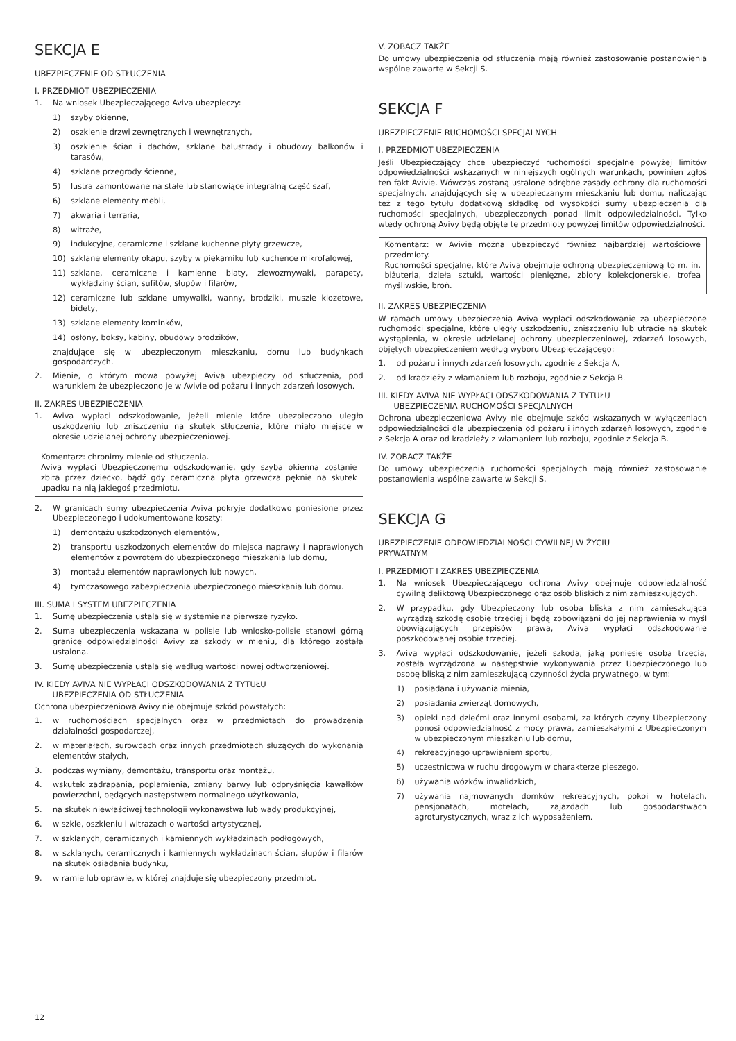SEKCJA E
UBEZPIECZENIE OD STŁUCZENIA
I. PRZEDMIOT UBEZPIECZENIA
1. Na wniosek Ubezpieczającego Aviva ubezpieczy:
1) szyby okienne,
2) oszklenie drzwi zewnętrznych i wewnętrznych,
3) oszklenie ścian i dachów, szklane balustrady i obudowy balkonów i tarasów,
4) szklane przegrody ścienne,
5) lustra zamontowane na stałe lub stanowiące integralną część szaf,
6) szklane elementy mebli,
7) akwaria i terraria,
8) witraże,
9) indukcyjne, ceramiczne i szklane kuchenne płyty grzewcze,
10) szklane elementy okapu, szyby w piekarniku lub kuchence mikrofalowej,
11) szklane, ceramiczne i kamienne blaty, zlewozmywaki, parapety, wykładziny ścian, sufitów, słupów i filarów,
12) ceramiczne lub szklane umywalki, wanny, brodziki, muszle klozetowe, bidety,
13) szklane elementy kominków,
14) osłony, boksy, kabiny, obudowy brodzików,
znajdujące się w ubezpieczonym mieszkaniu, domu lub budynkach gospodarczych.
2. Mienie, o którym mowa powyżej Aviva ubezpieczy od stłuczenia, pod warunkiem że ubezpieczono je w Avivie od pożaru i innych zdarzeń losowych.
II. ZAKRES UBEZPIECZENIA
1. Aviva wypłaci odszkodowanie, jeżeli mienie które ubezpieczono uległo uszkodzeniu lub zniszczeniu na skutek stłuczenia, które miało miejsce w okresie udzielanej ochrony ubezpieczeniowej.
Komentarz: chronimy mienie od stłuczenia.
Aviva wypłaci Ubezpieczonemu odszkodowanie, gdy szyba okienna zostanie zbita przez dziecko, bądź gdy ceramiczna płyta grzewcza pęknie na skutek upadku na nią jakiegoś przedmiotu.
2. W granicach sumy ubezpieczenia Aviva pokryje dodatkowo poniesione przez Ubezpieczonego i udokumentowane koszty:
1) demontażu uszkodzonych elementów,
2) transportu uszkodzonych elementów do miejsca naprawy i naprawionych elementów z powrotem do ubezpieczonego mieszkania lub domu,
3) montażu elementów naprawionych lub nowych,
4) tymczasowego zabezpieczenia ubezpieczonego mieszkania lub domu.
III. SUMA I SYSTEM UBEZPIECZENIA
1. Sumę ubezpieczenia ustala się w systemie na pierwsze ryzyko.
2. Suma ubezpieczenia wskazana w polisie lub wniosko-polisie stanowi górną granicę odpowiedzialności Avivy za szkody w mieniu, dla którego została ustalona.
3. Sumę ubezpieczenia ustala się według wartości nowej odtworzeniowej.
IV. KIEDY AVIVA NIE WYPŁACI ODSZKODOWANIA Z TYTUŁU
UBEZPIECZENIA OD STŁUCZENIA
Ochrona ubezpieczeniowa Avivy nie obejmuje szkód powstałych:
1. w ruchomościach specjalnych oraz w przedmiotach do prowadzenia działalności gospodarczej,
2. w materiałach, surowcach oraz innych przedmiotach służących do wykonania elementów stałych,
3. podczas wymiany, demontażu, transportu oraz montażu,
4. wskutek zadrapania, poplamienia, zmiany barwy lub odpryśnięcia kawałków powierzchni, będących następstwem normalnego użytkowania,
5. na skutek niewłaściwej technologii wykonawstwa lub wady produkcyjnej,
6. w szkle, oszkleniu i witrażach o wartości artystycznej,
7. w szklanych, ceramicznych i kamiennych wykładzinach podłogowych,
8. w szklanych, ceramicznych i kamiennych wykładzinach ścian, słupów i filarów na skutek osiadania budynku,
9. w ramie lub oprawie, w której znajduje się ubezpieczony przedmiot.
V. ZOBACZ TAKŻE
Do umowy ubezpieczenia od stłuczenia mają również zastosowanie postanowienia wspólne zawarte w Sekcji S.
SEKCJA F
UBEZPIECZENIE RUCHOMOŚCI SPECJALNYCH
I. PRZEDMIOT UBEZPIECZENIA
Jeśli Ubezpieczający chce ubezpieczyć ruchomości specjalne powyżej limitów odpowiedzialności wskazanych w niniejszych ogólnych warunkach, powinien zgłoś ten fakt Avivie. Wówczas zostaną ustalone odrębne zasady ochrony dla ruchomości specjalnych, znajdujących się w ubezpieczanym mieszkaniu lub domu, naliczając też z tego tytułu dodatkową składkę od wysokości sumy ubezpieczenia dla ruchomości specjalnych, ubezpieczonych ponad limit odpowiedzialności. Tylko wtedy ochroną Avivy będą objęte te przedmioty powyżej limitów odpowiedzialności.
Komentarz: w Avivie można ubezpieczyć również najbardziej wartościowe przedmioty.
Ruchomości specjalne, które Aviva obejmuje ochroną ubezpieczeniową to m. in. biżuteria, dzieła sztuki, wartości pieniężne, zbiory kolekcjonerskie, trofea myśliwskie, broń.
II. ZAKRES UBEZPIECZENIA
W ramach umowy ubezpieczenia Aviva wypłaci odszkodowanie za ubezpieczone ruchomości specjalne, które uległy uszkodzeniu, zniszczeniu lub utracie na skutek wystąpienia, w okresie udzielanej ochrony ubezpieczeniowej, zdarzeń losowych, objętych ubezpieczeniem według wyboru Ubezpieczającego:
1. od pożaru i innych zdarzeń losowych, zgodnie z Sekcja A,
2. od kradzieży z włamaniem lub rozboju, zgodnie z Sekcja B.
III. KIEDY AVIVA NIE WYPŁACI ODSZKODOWANIA Z TYTUŁU
UBEZPIECZENIA RUCHOMOŚCI SPECJALNYCH
Ochrona ubezpieczeniowa Avivy nie obejmuje szkód wskazanych w wyłączeniach odpowiedzialności dla ubezpieczenia od pożaru i innych zdarzeń losowych, zgodnie z Sekcja A oraz od kradzieży z włamaniem lub rozboju, zgodnie z Sekcja B.
IV. ZOBACZ TAKŻE
Do umowy ubezpieczenia ruchomości specjalnych mają również zastosowanie postanowienia wspólne zawarte w Sekcji S.
SEKCJA G
UBEZPIECZENIE ODPOWIEDZIALNOŚCI CYWILNEJ W ŻYCIU
PRYWATNYM
I. PRZEDMIOT I ZAKRES UBEZPIECZENIA
1. Na wniosek Ubezpieczającego ochrona Avivy obejmuje odpowiedzialność cywilną deliktową Ubezpieczonego oraz osób bliskich z nim zamieszkujących.
2. W przypadku, gdy Ubezpieczony lub osoba bliska z nim zamieszkująca wyrządzą szkodę osobie trzeciej i będą zobowiązani do jej naprawienia w myśl obowiązujących przepisów prawa, Aviva wypłaci odszkodowanie poszkodowanej osobie trzeciej.
3. Aviva wypłaci odszkodowanie, jeżeli szkoda, jaką poniesie osoba trzecia, została wyrządzona w następstwie wykonywania przez Ubezpieczonego lub osobę bliską z nim zamieszkującą czynności życia prywatnego, w tym:
1) posiadana i używania mienia,
2) posiadania zwierząt domowych,
3) opieki nad dziećmi oraz innymi osobami, za których czyny Ubezpieczony ponosi odpowiedzialność z mocy prawa, zamieszkałymi z Ubezpieczonym w ubezpieczonym mieszkaniu lub domu,
4) rekreacyjnego uprawianiem sportu,
5) uczestnictwa w ruchu drogowym w charakterze pieszego,
6) używania wózków inwalidzkich,
7) używania najmowanych domków rekreacyjnych, pokoi w hotelach, pensjonatach, motelach, zajazdach lub gospodarstwach agroturystycznych, wraz z ich wyposażeniem.
12